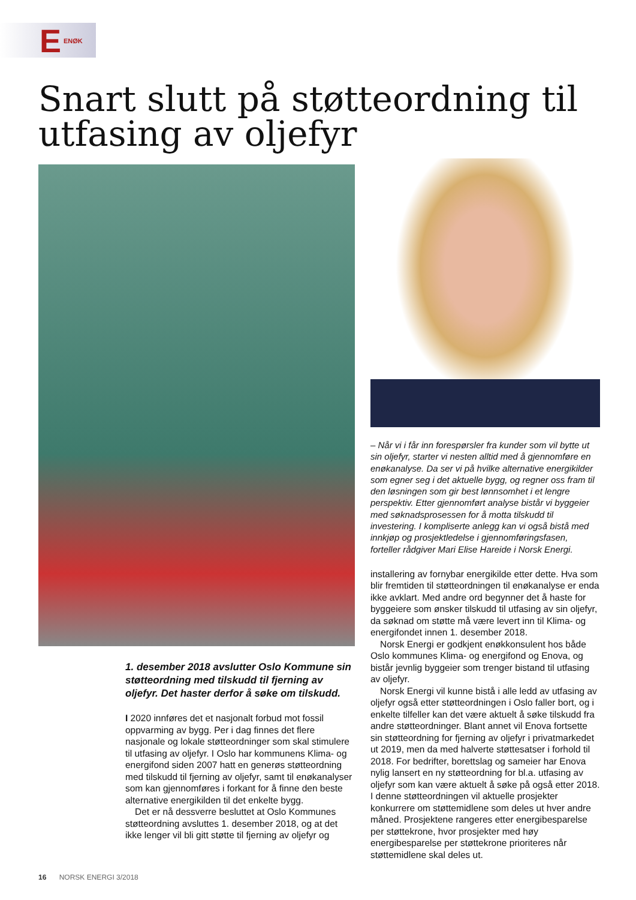E ENØK
Snart slutt på støtteordning til utfasing av oljefyr
1. desember 2018 avslutter Oslo Kommune sin støtteordning med tilskudd til fjerning av oljefyr. Det haster derfor å søke om tilskudd.
I 2020 innføres det et nasjonalt forbud mot fossil oppvarming av bygg. Per i dag finnes det flere nasjonale og lokale støtteordninger som skal stimulere til utfasing av oljefyr. I Oslo har kommunens Klima- og energifond siden 2007 hatt en generøs støtteordning med tilskudd til fjerning av oljefyr, samt til enøkanalyser som kan gjennomføres i forkant for å finne den beste alternative energikilden til det enkelte bygg.
Det er nå dessverre besluttet at Oslo Kommunes støtteordning avsluttes 1. desember 2018, og at det ikke lenger vil bli gitt støtte til fjerning av oljefyr og
– Når vi i får inn forespørsler fra kunder som vil bytte ut sin oljefyr, starter vi nesten alltid med å gjennomføre en enøkanalyse. Da ser vi på hvilke alternative energikilder som egner seg i det aktuelle bygg, og regner oss fram til den løsningen som gir best lønnsomhet i et lengre perspektiv. Etter gjennomført analyse bistår vi byggeier med søknadsprosessen for å motta tilskudd til investering. I kompliserte anlegg kan vi også bistå med innkjøp og prosjektledelse i gjennomføringsfasen, forteller rådgiver Mari Elise Hareide i Norsk Energi.
installering av fornybar energikilde etter dette. Hva som blir fremtiden til støtteordningen til enøkanalyse er enda ikke avklart. Med andre ord begynner det å haste for byggeiere som ønsker tilskudd til utfasing av sin oljefyr, da søknad om støtte må være levert inn til Klima- og energifondet innen 1. desember 2018.
Norsk Energi er godkjent enøkkonsulent hos både Oslo kommunes Klima- og energifond og Enova, og bistår jevnlig byggeier som trenger bistand til utfasing av oljefyr.
Norsk Energi vil kunne bistå i alle ledd av utfasing av oljefyr også etter støtteordningen i Oslo faller bort, og i enkelte tilfeller kan det være aktuelt å søke tilskudd fra andre støtteordninger. Blant annet vil Enova fortsette sin støtteordning for fjerning av oljefyr i privatmarkedet ut 2019, men da med halverte støttesatser i forhold til 2018. For bedrifter, borettslag og sameier har Enova nylig lansert en ny støtteordning for bl.a. utfasing av oljefyr som kan være aktuelt å søke på også etter 2018. I denne støtteordningen vil aktuelle prosjekter konkurrere om støttemidlene som deles ut hver andre måned. Prosjektene rangeres etter energibesparelse per støttekrone, hvor prosjekter med høy energibesparelse per støttekrone prioriteres når støttemidlene skal deles ut.
16 NORSK ENERGI 3/2018